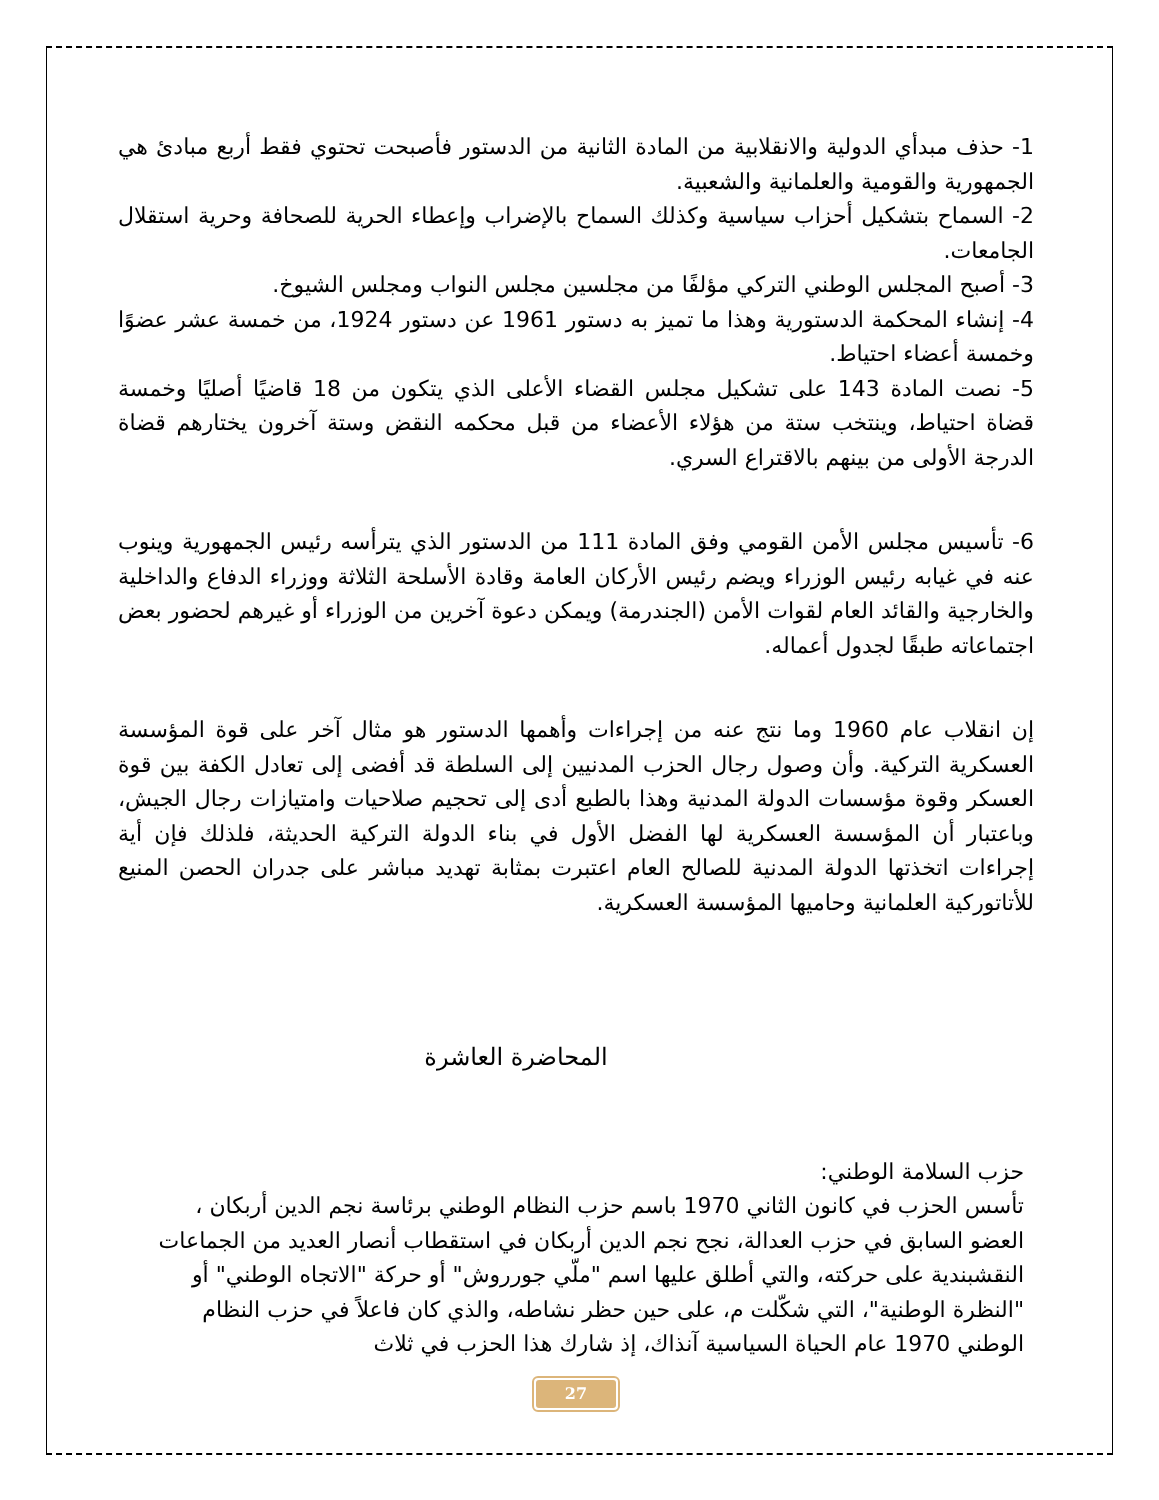1- حذف مبدأي الدولية والانقلابية من المادة الثانية من الدستور فأصبحت تحتوي فقط أربع مبادئ هي الجمهورية والقومية والعلمانية والشعبية.
2- السماح بتشكيل أحزاب سياسية وكذلك السماح بالإضراب وإعطاء الحرية للصحافة وحرية استقلال الجامعات.
3- أصبح المجلس الوطني التركي مؤلفًا من مجلسين مجلس النواب ومجلس الشيوخ.
4- إنشاء المحكمة الدستورية وهذا ما تميز به دستور 1961 عن دستور 1924، من خمسة عشر عضوًا وخمسة أعضاء احتياط.
5- نصت المادة 143 على تشكيل مجلس القضاء الأعلى الذي يتكون من 18 قاضيًا أصليًا وخمسة قضاة احتياط، وينتخب ستة من هؤلاء الأعضاء من قبل محكمه النقض وستة آخرون يختارهم قضاة الدرجة الأولى من بينهم بالاقتراع السري.
6- تأسيس مجلس الأمن القومي وفق المادة 111 من الدستور الذي يترأسه رئيس الجمهورية وينوب عنه في غيابه رئيس الوزراء ويضم رئيس الأركان العامة وقادة الأسلحة الثلاثة ووزراء الدفاع والداخلية والخارجية والقائد العام لقوات الأمن (الجندرمة) ويمكن دعوة آخرين من الوزراء أو غيرهم لحضور بعض اجتماعاته طبقًا لجدول أعماله.
إن انقلاب عام 1960 وما نتج عنه من إجراءات وأهمها الدستور هو مثال آخر على قوة المؤسسة العسكرية التركية. وأن وصول رجال الحزب المدنيين إلى السلطة قد أفضى إلى تعادل الكفة بين قوة العسكر وقوة مؤسسات الدولة المدنية وهذا بالطبع أدى إلى تحجيم صلاحيات وامتيازات رجال الجيش، وباعتبار أن المؤسسة العسكرية لها الفضل الأول في بناء الدولة التركية الحديثة، فلذلك فإن أية إجراءات اتخذتها الدولة المدنية للصالح العام اعتبرت بمثابة تهديد مباشر على جدران الحصن المنيع للأتاتوركية العلمانية وحاميها المؤسسة العسكرية.
المحاضرة العاشرة
حزب السلامة الوطني:
تأسس الحزب في كانون الثاني 1970 باسم حزب النظام الوطني برئاسة نجم الدين أربكان ، العضو السابق في حزب العدالة، نجح نجم الدين أربكان في استقطاب أنصار العديد من الجماعات النقشبندية على حركته، والتي أطلق عليها اسم "ملّي جورروش" أو حركة "الاتجاه الوطني" أو "النظرة الوطنية"، التي شكّلت م، على حين حظر نشاطه، والذي كان فاعلاً في حزب النظام الوطني 1970 عام الحياة السياسية آنذاك، إذ شارك هذا الحزب في ثلاث
27